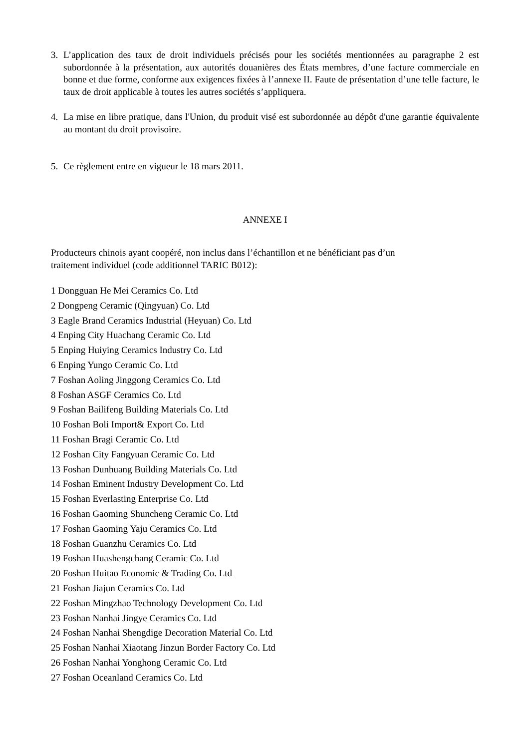3. L’application des taux de droit individuels précisés pour les sociétés mentionnées au paragraphe 2 est subordonnée à la présentation, aux autorités douanières des États membres, d’une facture commerciale en bonne et due forme, conforme aux exigences fixées à l’annexe II. Faute de présentation d’une telle facture, le taux de droit applicable à toutes les autres sociétés s’appliquera.
4. La mise en libre pratique, dans l'Union, du produit visé est subordonnée au dépôt d'une garantie équivalente au montant du droit provisoire.
5. Ce règlement entre en vigueur le 18 mars 2011.
ANNEXE I
Producteurs chinois ayant coopéré, non inclus dans l’échantillon et ne bénéficiant pas d’un
traitement individuel (code additionnel TARIC B012):
1 Dongguan He Mei Ceramics Co. Ltd
2 Dongpeng Ceramic (Qingyuan) Co. Ltd
3 Eagle Brand Ceramics Industrial (Heyuan) Co. Ltd
4 Enping City Huachang Ceramic Co. Ltd
5 Enping Huiying Ceramics Industry Co. Ltd
6 Enping Yungo Ceramic Co. Ltd
7 Foshan Aoling Jinggong Ceramics Co. Ltd
8 Foshan ASGF Ceramics Co. Ltd
9 Foshan Bailifeng Building Materials Co. Ltd
10 Foshan Boli Import& Export Co. Ltd
11 Foshan Bragi Ceramic Co. Ltd
12 Foshan City Fangyuan Ceramic Co. Ltd
13 Foshan Dunhuang Building Materials Co. Ltd
14 Foshan Eminent Industry Development Co. Ltd
15 Foshan Everlasting Enterprise Co. Ltd
16 Foshan Gaoming Shuncheng Ceramic Co. Ltd
17 Foshan Gaoming Yaju Ceramics Co. Ltd
18 Foshan Guanzhu Ceramics Co. Ltd
19 Foshan Huashengchang Ceramic Co. Ltd
20 Foshan Huitao Economic & Trading Co. Ltd
21 Foshan Jiajun Ceramics Co. Ltd
22 Foshan Mingzhao Technology Development Co. Ltd
23 Foshan Nanhai Jingye Ceramics Co. Ltd
24 Foshan Nanhai Shengdige Decoration Material Co. Ltd
25 Foshan Nanhai Xiaotang Jinzun Border Factory Co. Ltd
26 Foshan Nanhai Yonghong Ceramic Co. Ltd
27 Foshan Oceanland Ceramics Co. Ltd